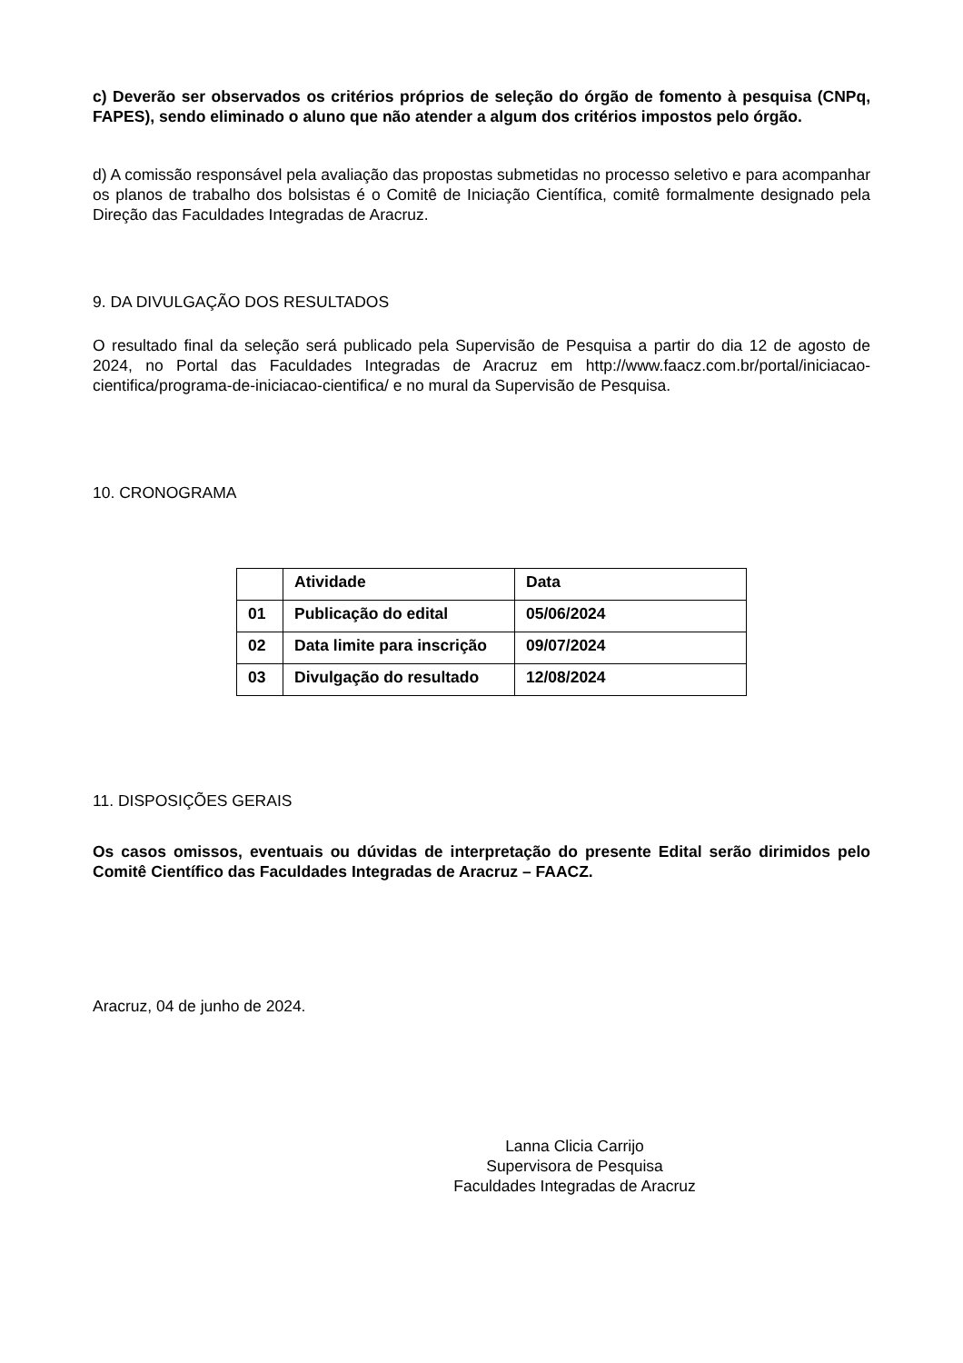c) Deverão ser observados os critérios próprios de seleção do órgão de fomento à pesquisa (CNPq, FAPES), sendo eliminado o aluno que não atender a algum dos critérios impostos pelo órgão.
d) A comissão responsável pela avaliação das propostas submetidas no processo seletivo e para acompanhar os planos de trabalho dos bolsistas é o Comitê de Iniciação Científica, comitê formalmente designado pela Direção das Faculdades Integradas de Aracruz.
9. DA DIVULGAÇÃO DOS RESULTADOS
O resultado final da seleção será publicado pela Supervisão de Pesquisa a partir do dia 12 de agosto de 2024, no Portal das Faculdades Integradas de Aracruz em http://www.faacz.com.br/portal/iniciacao-cientifica/programa-de-iniciacao-cientifica/ e no mural da Supervisão de Pesquisa.
10. CRONOGRAMA
| | Atividade | Data |
| 01 | Publicação do edital | 05/06/2024 |
| 02 | Data limite para inscrição | 09/07/2024 |
| 03 | Divulgação do resultado | 12/08/2024 |
11. DISPOSIÇÕES GERAIS
Os casos omissos, eventuais ou dúvidas de interpretação do presente Edital serão dirimidos pelo Comitê Científico das Faculdades Integradas de Aracruz – FAACZ.
Aracruz, 04 de junho de 2024.
Lanna Clicia Carrijo
Supervisora de Pesquisa
Faculdades Integradas de Aracruz